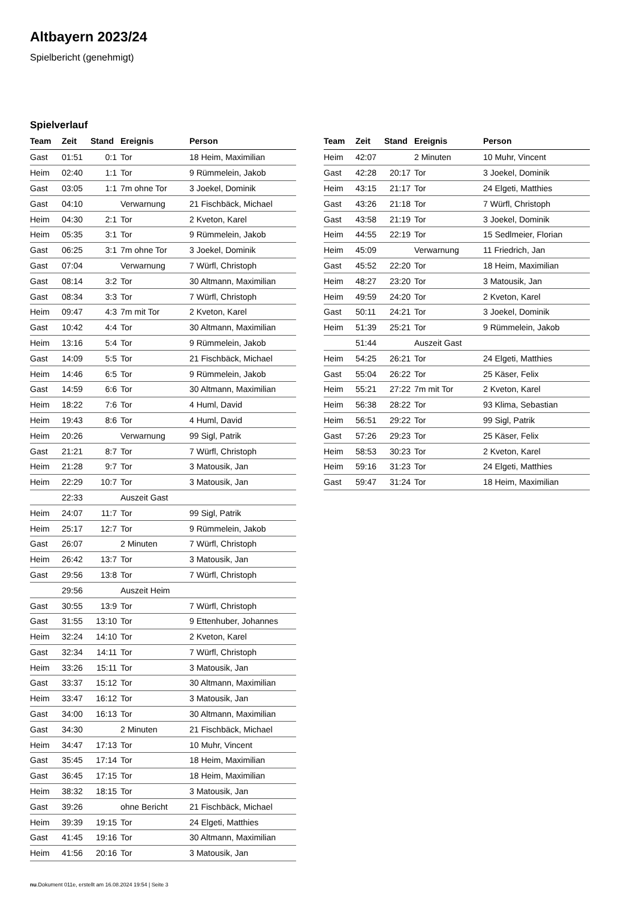Altbayern 2023/24
Spielbericht (genehmigt)
Spielverlauf
| Team | Zeit | Stand | Ereignis | Person |
| --- | --- | --- | --- | --- |
| Gast | 01:51 | 0:1 | Tor | 18 Heim, Maximilian |
| Heim | 02:40 | 1:1 | Tor | 9 Rümmelein, Jakob |
| Gast | 03:05 | 1:1 | 7m ohne Tor | 3 Joekel, Dominik |
| Gast | 04:10 | | Verwarnung | 21 Fischbäck, Michael |
| Heim | 04:30 | 2:1 | Tor | 2 Kveton, Karel |
| Heim | 05:35 | 3:1 | Tor | 9 Rümmelein, Jakob |
| Gast | 06:25 | 3:1 | 7m ohne Tor | 3 Joekel, Dominik |
| Gast | 07:04 | | Verwarnung | 7 Würfl, Christoph |
| Gast | 08:14 | 3:2 | Tor | 30 Altmann, Maximilian |
| Gast | 08:34 | 3:3 | Tor | 7 Würfl, Christoph |
| Heim | 09:47 | 4:3 | 7m mit Tor | 2 Kveton, Karel |
| Gast | 10:42 | 4:4 | Tor | 30 Altmann, Maximilian |
| Heim | 13:16 | 5:4 | Tor | 9 Rümmelein, Jakob |
| Gast | 14:09 | 5:5 | Tor | 21 Fischbäck, Michael |
| Heim | 14:46 | 6:5 | Tor | 9 Rümmelein, Jakob |
| Gast | 14:59 | 6:6 | Tor | 30 Altmann, Maximilian |
| Heim | 18:22 | 7:6 | Tor | 4 Huml, David |
| Heim | 19:43 | 8:6 | Tor | 4 Huml, David |
| Heim | 20:26 | | Verwarnung | 99 Sigl, Patrik |
| Gast | 21:21 | 8:7 | Tor | 7 Würfl, Christoph |
| Heim | 21:28 | 9:7 | Tor | 3 Matousik, Jan |
| Heim | 22:29 | 10:7 | Tor | 3 Matousik, Jan |
| | 22:33 | | Auszeit Gast | |
| Heim | 24:07 | 11:7 | Tor | 99 Sigl, Patrik |
| Heim | 25:17 | 12:7 | Tor | 9 Rümmelein, Jakob |
| Gast | 26:07 | | 2 Minuten | 7 Würfl, Christoph |
| Heim | 26:42 | 13:7 | Tor | 3 Matousik, Jan |
| Gast | 29:56 | 13:8 | Tor | 7 Würfl, Christoph |
| | 29:56 | | Auszeit Heim | |
| Gast | 30:55 | 13:9 | Tor | 7 Würfl, Christoph |
| Gast | 31:55 | 13:10 | Tor | 9 Ettenhuber, Johannes |
| Heim | 32:24 | 14:10 | Tor | 2 Kveton, Karel |
| Gast | 32:34 | 14:11 | Tor | 7 Würfl, Christoph |
| Heim | 33:26 | 15:11 | Tor | 3 Matousik, Jan |
| Gast | 33:37 | 15:12 | Tor | 30 Altmann, Maximilian |
| Heim | 33:47 | 16:12 | Tor | 3 Matousik, Jan |
| Gast | 34:00 | 16:13 | Tor | 30 Altmann, Maximilian |
| Gast | 34:30 | | 2 Minuten | 21 Fischbäck, Michael |
| Heim | 34:47 | 17:13 | Tor | 10 Muhr, Vincent |
| Gast | 35:45 | 17:14 | Tor | 18 Heim, Maximilian |
| Gast | 36:45 | 17:15 | Tor | 18 Heim, Maximilian |
| Heim | 38:32 | 18:15 | Tor | 3 Matousik, Jan |
| Gast | 39:26 | | ohne Bericht | 21 Fischbäck, Michael |
| Heim | 39:39 | 19:15 | Tor | 24 Elgeti, Matthies |
| Gast | 41:45 | 19:16 | Tor | 30 Altmann, Maximilian |
| Heim | 41:56 | 20:16 | Tor | 3 Matousik, Jan |
| Team | Zeit | Stand | Ereignis | Person |
| --- | --- | --- | --- | --- |
| Heim | 42:07 | | 2 Minuten | 10 Muhr, Vincent |
| Gast | 42:28 | 20:17 | Tor | 3 Joekel, Dominik |
| Heim | 43:15 | 21:17 | Tor | 24 Elgeti, Matthies |
| Gast | 43:26 | 21:18 | Tor | 7 Würfl, Christoph |
| Gast | 43:58 | 21:19 | Tor | 3 Joekel, Dominik |
| Heim | 44:55 | 22:19 | Tor | 15 Sedlmeier, Florian |
| Heim | 45:09 | | Verwarnung | 11 Friedrich, Jan |
| Gast | 45:52 | 22:20 | Tor | 18 Heim, Maximilian |
| Heim | 48:27 | 23:20 | Tor | 3 Matousik, Jan |
| Heim | 49:59 | 24:20 | Tor | 2 Kveton, Karel |
| Gast | 50:11 | 24:21 | Tor | 3 Joekel, Dominik |
| Heim | 51:39 | 25:21 | Tor | 9 Rümmelein, Jakob |
| | 51:44 | | Auszeit Gast | |
| Heim | 54:25 | 26:21 | Tor | 24 Elgeti, Matthies |
| Gast | 55:04 | 26:22 | Tor | 25 Käser, Felix |
| Heim | 55:21 | 27:22 | 7m mit Tor | 2 Kveton, Karel |
| Heim | 56:38 | 28:22 | Tor | 93 Klima, Sebastian |
| Heim | 56:51 | 29:22 | Tor | 99 Sigl, Patrik |
| Gast | 57:26 | 29:23 | Tor | 25 Käser, Felix |
| Heim | 58:53 | 30:23 | Tor | 2 Kveton, Karel |
| Heim | 59:16 | 31:23 | Tor | 24 Elgeti, Matthies |
| Gast | 59:47 | 31:24 | Tor | 18 Heim, Maximilian |
nu.Dokument 011e, erstellt am 16.08.2024 19:54 | Seite 3